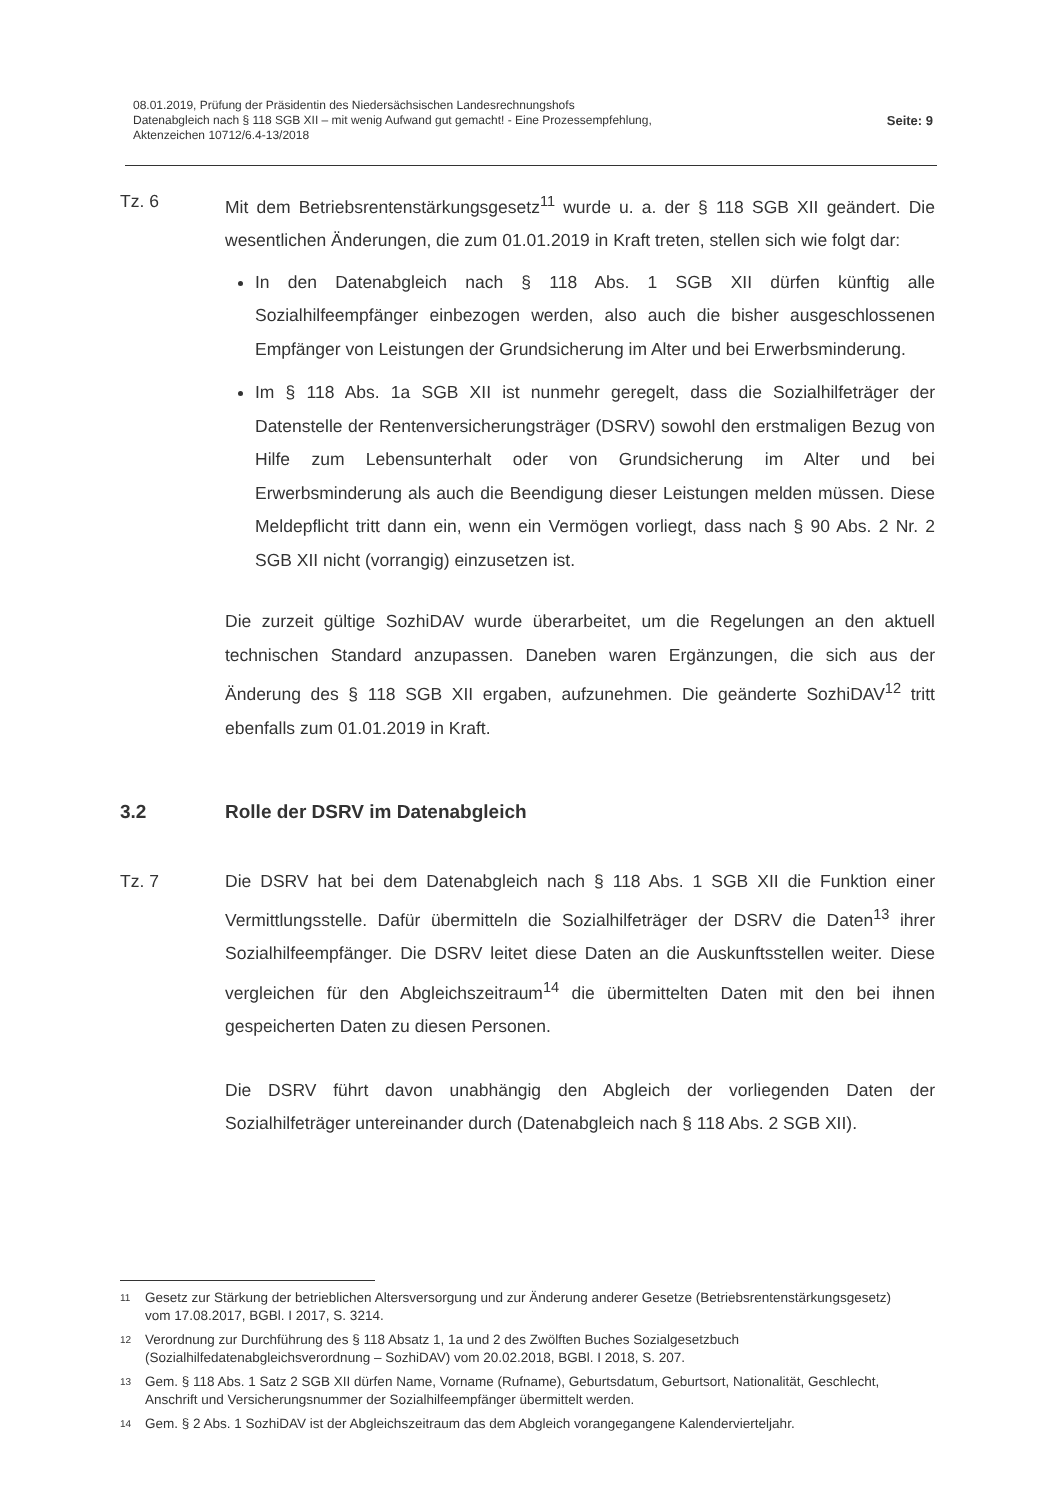08.01.2019, Prüfung der Präsidentin des Niedersächsischen Landesrechnungshofs
Datenabgleich nach § 118 SGB XII – mit wenig Aufwand gut gemacht! - Eine Prozessempfehlung,
Aktenzeichen 10712/6.4-13/2018
Seite: 9
Tz. 6 Mit dem Betriebsrentenstärkungsgesetz<sup>11</sup> wurde u. a. der § 118 SGB XII geändert. Die wesentlichen Änderungen, die zum 01.01.2019 in Kraft treten, stellen sich wie folgt dar:
In den Datenabgleich nach § 118 Abs. 1 SGB XII dürfen künftig alle Sozialhilfeempfänger einbezogen werden, also auch die bisher ausgeschlossenen Empfänger von Leistungen der Grundsicherung im Alter und bei Erwerbsminderung.
Im § 118 Abs. 1a SGB XII ist nunmehr geregelt, dass die Sozialhilfeträger der Datenstelle der Rentenversicherungsträger (DSRV) sowohl den erstmaligen Bezug von Hilfe zum Lebensunterhalt oder von Grundsicherung im Alter und bei Erwerbsminderung als auch die Beendigung dieser Leistungen melden müssen. Diese Meldepflicht tritt dann ein, wenn ein Vermögen vorliegt, dass nach § 90 Abs. 2 Nr. 2 SGB XII nicht (vorrangig) einzusetzen ist.
Die zurzeit gültige SozhiDAV wurde überarbeitet, um die Regelungen an den aktuell technischen Standard anzupassen. Daneben waren Ergänzungen, die sich aus der Änderung des § 118 SGB XII ergaben, aufzunehmen. Die geänderte SozhiDAV<sup>12</sup> tritt ebenfalls zum 01.01.2019 in Kraft.
3.2 Rolle der DSRV im Datenabgleich
Tz. 7 Die DSRV hat bei dem Datenabgleich nach § 118 Abs. 1 SGB XII die Funktion einer Vermittlungsstelle. Dafür übermitteln die Sozialhilfeträger der DSRV die Daten<sup>13</sup> ihrer Sozialhilfeempfänger. Die DSRV leitet diese Daten an die Auskunftsstellen weiter. Diese vergleichen für den Abgleichszeitraum<sup>14</sup> die übermittelten Daten mit den bei ihnen gespeicherten Daten zu diesen Personen.
Die DSRV führt davon unabhängig den Abgleich der vorliegenden Daten der Sozialhilfeträger untereinander durch (Datenabgleich nach § 118 Abs. 2 SGB XII).
11
Gesetz zur Stärkung der betrieblichen Altersversorgung und zur Änderung anderer Gesetze (Betriebsrentenstärkungsgesetz) vom 17.08.2017, BGBl. I 2017, S. 3214.
12
Verordnung zur Durchführung des § 118 Absatz 1, 1a und 2 des Zwölften Buches Sozialgesetzbuch (Sozialhilfedatenabgleichsverordnung – SozhiDAV) vom 20.02.2018, BGBl. I 2018, S. 207.
13
Gem. § 118 Abs. 1 Satz 2 SGB XII dürfen Name, Vorname (Rufname), Geburtsdatum, Geburtsort, Nationalität, Geschlecht, Anschrift und Versicherungsnummer der Sozialhilfeempfänger übermittelt werden.
14
Gem. § 2 Abs. 1 SozhiDAV ist der Abgleichszeitraum das dem Abgleich vorangegangene Kalendervierteljahr.